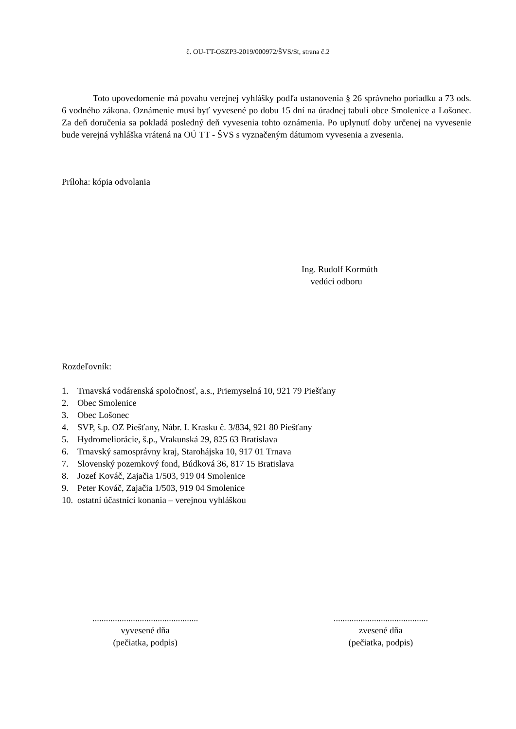č. OU-TT-OSZP3-2019/000972/ŠVS/St, strana č.2
Toto upovedomenie má povahu verejnej vyhlášky podľa ustanovenia § 26 správneho poriadku a 73 ods. 6 vodného zákona. Oznámenie musí byť vyvesené po dobu 15 dní na úradnej tabuli obce Smolenice a Lošonec. Za deň doručenia sa pokladá posledný deň vyvesenia tohto oznámenia. Po uplynutí doby určenej na vyvesenie bude verejná vyhláška vrátená na OÚ TT - ŠVS s vyznačeným dátumom vyvesenia a zvesenia.
Príloha: kópia odvolania
Ing. Rudolf Kormúth
vedúci odboru
Rozdeľovník:
1. Trnavská vodárenská spoločnosť, a.s., Priemyselná 10, 921 79 Piešťany
2. Obec Smolenice
3. Obec Lošonec
4. SVP, š.p. OZ Piešťany, Nábr. I. Krasku č. 3/834, 921 80 Piešťany
5. Hydromeliorácie, š.p., Vrakunská 29, 825 63 Bratislava
6. Trnavský samosprávny kraj, Starohájska 10, 917 01 Trnava
7. Slovenský pozemkový fond, Búdková 36, 817 15 Bratislava
8. Jozef Kováč, Zajačia 1/503, 919 04 Smolenice
9. Peter Kováč, Zajačia 1/503, 919 04 Smolenice
10. ostatní účastníci konania – verejnou vyhláškou
...............................................
vyvesené dňa
(pečiatka, podpis)
..........................................
zvesené dňa
(pečiatka, podpis)